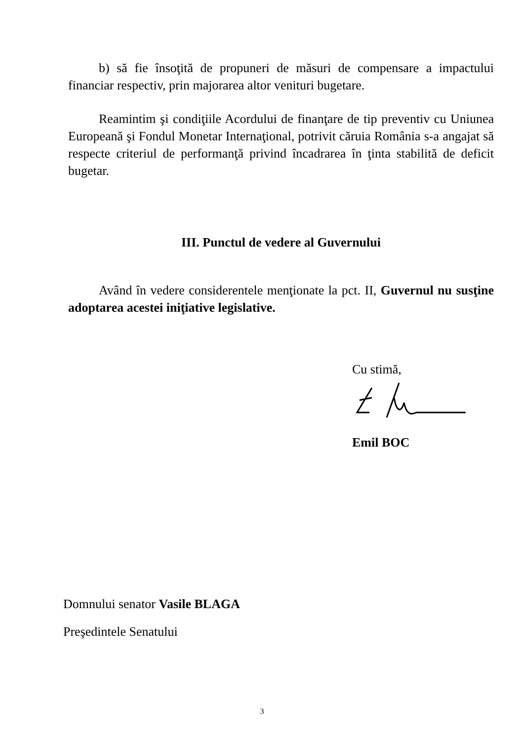b) să fie însoţită de propuneri de măsuri de compensare a impactului financiar respectiv, prin majorarea altor venituri bugetare.
Reamintim şi condiţiile Acordului de finanţare de tip preventiv cu Uniunea Europeană şi Fondul Monetar Internaţional, potrivit căruia România s-a angajat să respecte criteriul de performanţă privind încadrarea în ţinta stabilită de deficit bugetar.
III. Punctul de vedere al Guvernului
Având în vedere considerentele menţionate la pct. II, Guvernul nu susţine adoptarea acestei iniţiative legislative.
Cu stimă,
Emil BOC
Domnului senator Vasile BLAGA
Preşedintele Senatului
3